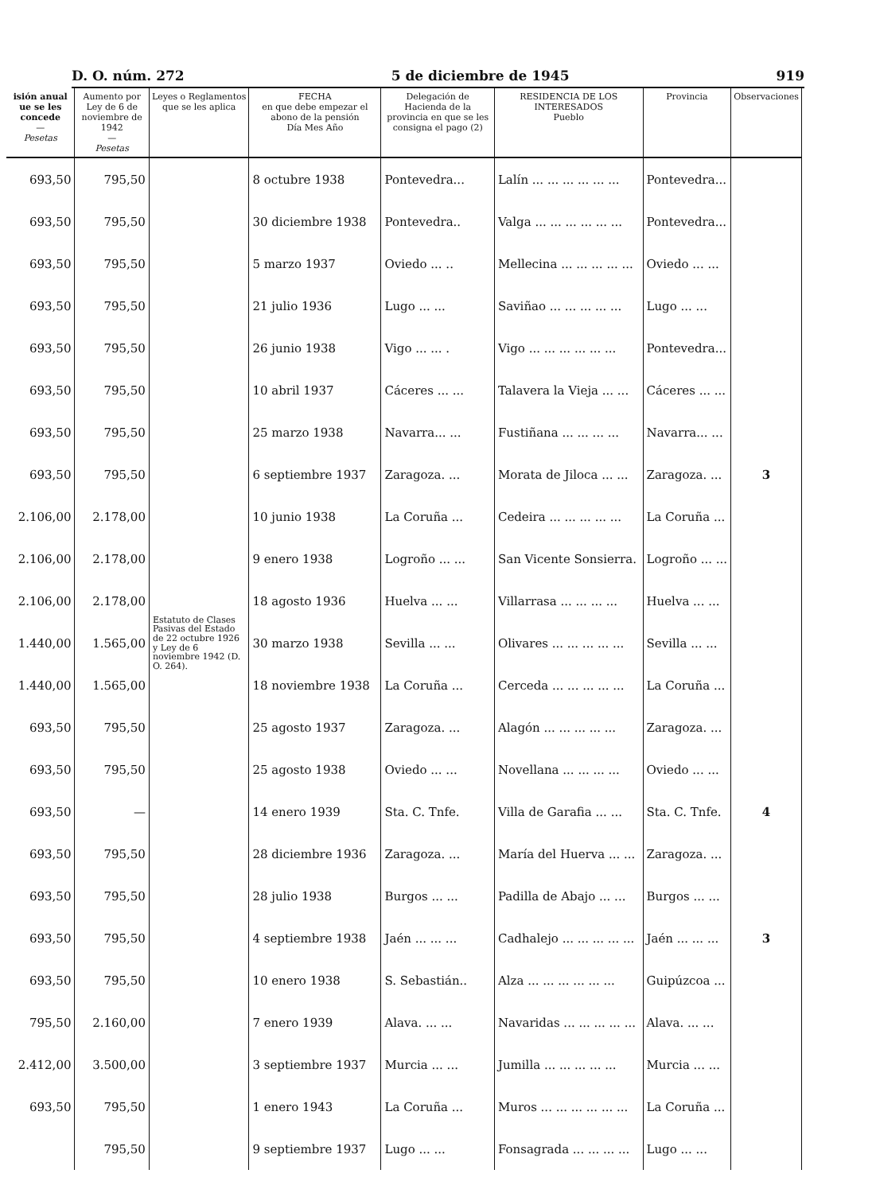D. O. núm. 272 5 de diciembre de 1945 919
| isión anual ue se les concede — Pesetas | Aumento por Ley de 6 de noviembre de 1942 — Pesetas | Leyes o Reglamentos que se les aplica | FECHA en que debe empezar el abono de la pensión Día Mes Año | Delegación de Hacienda de la provincia en que se les consigna el pago (2) | RESIDENCIA DE LOS INTERESADOS Pueblo | Provincia | Observaciones |
| --- | --- | --- | --- | --- | --- | --- | --- |
| 693,50 | 795,50 | Estatuto de Clases Pasivas del Estado de 22 octubre 1926 y Ley de 6 noviembre 1942 (D. O. 264). | 8 octubre 1938 | Pontevedra... | Lalín ... ... ... ... ... ... | Pontevedra... | |
| 693,50 | 795,50 | | 30 diciembre 1938 | Pontevedra.. | Valga ... ... ... ... ... ... | Pontevedra... | |
| 693,50 | 795,50 | | 5 marzo 1937 | Oviedo ... .. | Mellecina ... ... ... ... ... | Oviedo ... ... | |
| 693,50 | 795,50 | | 21 julio 1936 | Lugo ... ... | Saviñao ... ... ... ... ... | Lugo ... ... | |
| 693,50 | 795,50 | | 26 junio 1938 | Vigo ... ... . | Vigo ... ... ... ... ... ... | Pontevedra... | |
| 693,50 | 795,50 | | 10 abril 1937 | Cáceres ... ... | Talavera la Vieja ... ... | Cáceres ... ... | |
| 693,50 | 795,50 | | 25 marzo 1938 | Navarra... ... | Fustiñana ... ... ... ... | Navarra... ... | |
| 693,50 | 795,50 | | 6 septiembre 1937 | Zaragoza. ... | Morata de Jiloca ... ... | Zaragoza. ... | 3 |
| 2.106,00 | 2.178,00 | | 10 junio 1938 | La Coruña ... | Cedeira ... ... ... ... ... | La Coruña ... | |
| 2.106,00 | 2.178,00 | | 9 enero 1938 | Logroño ... ... | San Vicente Sonsierra. | Logroño ... ... | |
| 2.106,00 | 2.178,00 | | 18 agosto 1936 | Huelva ... ... | Villarrasa ... ... ... ... | Huelva ... ... | |
| 1.440,00 | 1.565,00 | | 30 marzo 1938 | Sevilla ... ... | Olivares ... ... ... ... ... | Sevilla ... ... | |
| 1.440,00 | 1.565,00 | | 18 noviembre 1938 | La Coruña ... | Cerceda ... ... ... ... ... | La Coruña ... | |
| 693,50 | 795,50 | | 25 agosto 1937 | Zaragoza. ... | Alagón ... ... ... ... ... | Zaragoza. ... | |
| 693,50 | 795,50 | | 25 agosto 1938 | Oviedo ... ... | Novellana ... ... ... ... | Oviedo ... ... | |
| 693,50 | — | | 14 enero 1939 | Sta. C. Tnfe. | Villa de Garafia ... ... | Sta. C. Tnfe. | 4 |
| 693,50 | 795,50 | | 28 diciembre 1936 | Zaragoza. ... | María del Huerva ... ... | Zaragoza. ... | |
| 693,50 | 795,50 | | 28 julio 1938 | Burgos ... ... | Padilla de Abajo ... ... | Burgos ... ... | |
| 693,50 | 795,50 | | 4 septiembre 1938 | Jaén ... ... ... | Cadhalejo ... ... ... ... ... | Jaén ... ... ... | 3 |
| 693,50 | 795,50 | | 10 enero 1938 | S. Sebastián.. | Alza ... ... ... ... ... ... | Guipúzcoa ... | |
| 795,50 | 2.160,00 | | 7 enero 1939 | Alava. ... ... | Navaridas ... ... ... ... ... | Alava. ... ... | |
| 2.412,00 | 3.500,00 | | 3 septiembre 1937 | Murcia ... ... | Jumilla ... ... ... ... ... | Murcia ... ... | |
| 693,50 | 795,50 | | 1 enero 1943 | La Coruña ... | Muros ... ... ... ... ... ... | La Coruña ... | |
| | 795,50 | | 9 septiembre 1937 | Lugo ... ... | Fonsagrada ... ... ... ... | Lugo ... ... | |